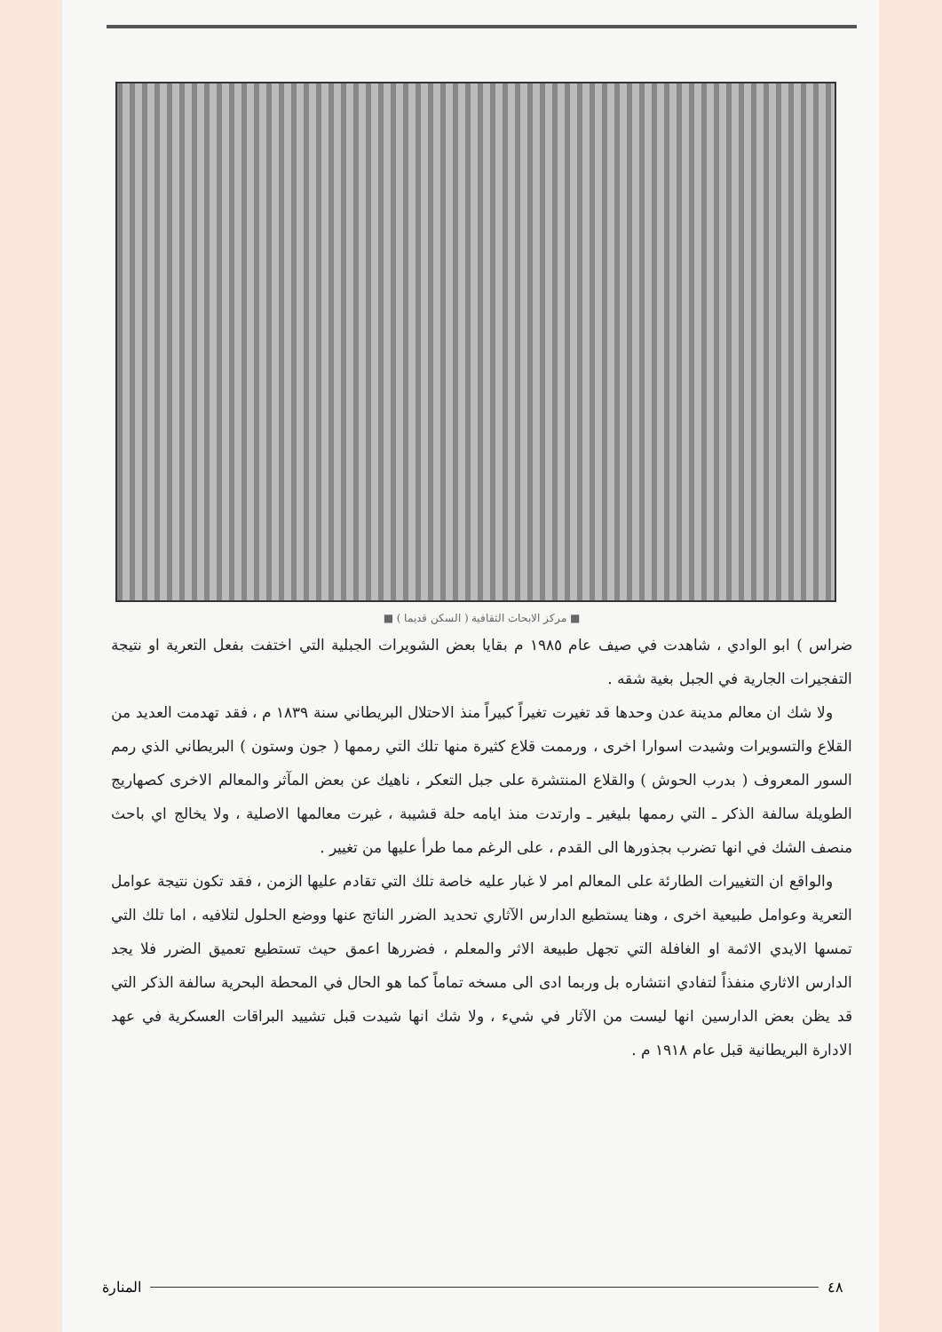■ مركز الابحاث الثقافية ( السكن قديما ) ■
ضراس ) ابو الوادي ، شاهدت في صيف عام ١٩٨٥ م بقايا بعض الشويرات الجبلية التي اختفت بفعل التعرية او نتيجة التفجيرات الجارية في الجبل بغية شقه .
ولا شك ان معالم مدينة عدن وحدها قد تغيرت تغيراً كبيراً منذ الاحتلال البريطاني سنة ١٨٣٩ م ، فقد تهدمت العديد من القلاع والتسويرات وشيدت اسوارا اخرى ، ورممت قلاع كثيرة منها تلك التي رممها ( جون وستون ) البريطاني الذي رمم السور المعروف ( بدرب الحوش ) والقلاع المنتشرة على جبل التعكر ، ناهيك عن بعض المآثر والمعالم الاخرى كصهاريج الطويلة سالفة الذكر ـ التي رممها بليغير ـ وارتدت منذ ايامه حلة قشيبة ، غيرت معالمها الاصلية ، ولا يخالج اي باحث منصف الشك في انها تضرب بجذورها الى القدم ، على الرغم مما طرأ عليها من تغيير .
والواقع ان التغييرات الطارئة على المعالم امر لا غبار عليه خاصة تلك التي تقادم عليها الزمن ، فقد تكون نتيجة عوامل التعرية وعوامل طبيعية اخرى ، وهنا يستطيع الدارس الآثاري تحديد الضرر الناتج عنها ووضع الحلول لتلافيه ، اما تلك التي تمسها الايدي الاثمة او الغافلة التي تجهل طبيعة الاثر والمعلم ، فضررها اعمق حيث تستطيع تعميق الضرر فلا يجد الدارس الاثاري منفذاً لتفادي انتشاره بل وربما ادى الى مسخه تماماً كما هو الحال في المحطة البحرية سالفة الذكر التي قد يظن بعض الدارسين انها ليست من الآثار في شيء ، ولا شك انها شيدت قبل تشييد البراقات العسكرية في عهد الادارة البريطانية قبل عام ١٩١٨ م .
٤٨ المنارة